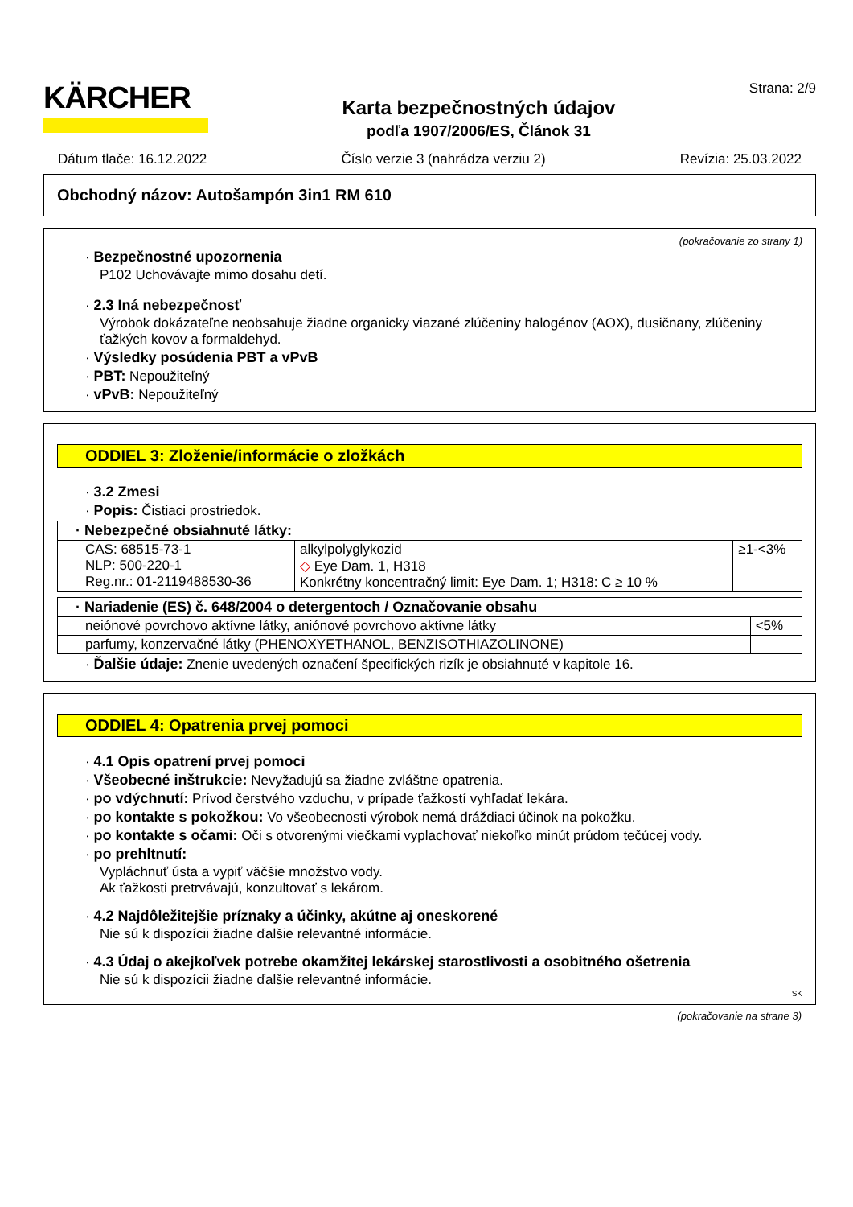KÄRCHER
Karta bezpečnostných údajov
podľa 1907/2006/ES, Článok 31
Strana: 2/9
Dátum tlače: 16.12.2022 Číslo verzie 3 (nahrádza verziu 2) Revízia: 25.03.2022
Obchodný názov: Autošampón 3in1 RM 610
(pokračovanie zo strany 1)
· Bezpečnostné upozornenia
P102 Uchovávajte mimo dosahu detí.
· 2.3 Iná nebezpečnosť
Výrobok dokázateľne neobsahuje žiadne organicky viazané zlúčeniny halogénov (AOX), dusičnany, zlúčeniny ťažkých kovov a formaldehyd.
· Výsledky posúdenia PBT a vPvB
· PBT: Nepoužiteľný
· vPvB: Nepoužiteľný
ODDIEL 3: Zloženie/informácie o zložkách
· 3.2 Zmesi
· Popis: Čistiaci prostriedok.
| · Nebezpečné obsiahnuté látky: | | |
| --- | --- | --- |
| CAS: 68515-73-1 NLP: 500-220-1 Reg.nr.: 01-2119488530-36 | alkylpolyglykozid ◇ Eye Dam. 1, H318 Konkrétny koncentračný limit: Eye Dam. 1; H318: C ≥ 10 % | ≥1-<3% |
| · Nariadenie (ES) č. 648/2004 o detergentoch / Označovanie obsahu | |
| --- | --- |
| neiónové povrchovo aktívne látky, aniónové povrchovo aktívne látky | <5% |
| parfumy, konzervačné látky (PHENOXYETHANOL, BENZISOTHIAZOLINONE) | |
· Ďalšie údaje: Znenie uvedených označení špecifických rizík je obsiahnuté v kapitole 16.
ODDIEL 4: Opatrenia prvej pomoci
· 4.1 Opis opatrení prvej pomoci
· Všeobecné inštrukcie: Nevyžadujú sa žiadne zvláštne opatrenia.
· po vdýchnutí: Prívod čerstvého vzduchu, v prípade ťažkostí vyhľadať lekára.
· po kontakte s pokožkou: Vo všeobecnosti výrobok nemá dráždiaci účinok na pokožku.
· po kontakte s očami: Oči s otvorenými viečkami vyplachovať niekoľko minút prúdom tečúcej vody.
· po prehltnutí:
Vypláchnuť ústa a vypiť väčšie množstvo vody.
Ak ťažkosti pretrvávajú, konzultovať s lekárom.
· 4.2 Najdôležitejšie príznaky a účinky, akútne aj oneskorené
Nie sú k dispozícii žiadne ďalšie relevantné informácie.
· 4.3 Údaj o akejkoľvek potrebe okamžitej lekárskej starostlivosti a osobitného ošetrenia
Nie sú k dispozícii žiadne ďalšie relevantné informácie.
SK
(pokračovanie na strane 3)